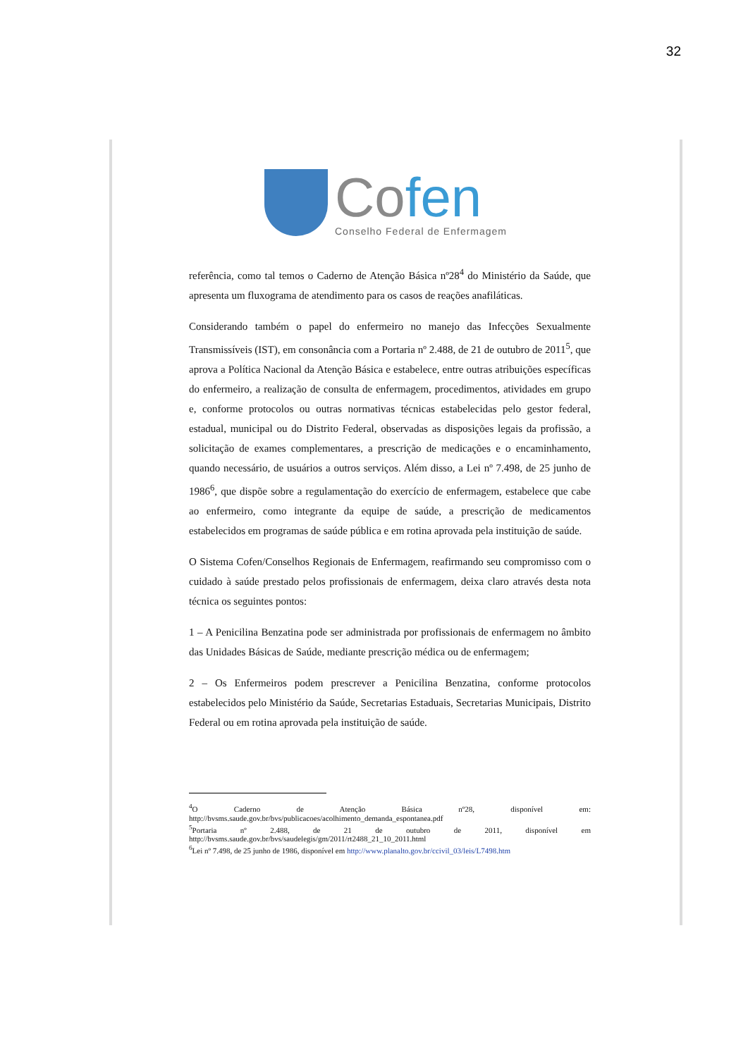32
Cofen
Conselho Federal de Enfermagem
referência, como tal temos o Caderno de Atenção Básica nº28<sup>4</sup> do Ministério da Saúde, que apresenta um fluxograma de atendimento para os casos de reações anafiláticas.
Considerando também o papel do enfermeiro no manejo das Infecções Sexualmente Transmissíveis (IST), em consonância com a Portaria nº 2.488, de 21 de outubro de 2011<sup>5</sup>, que aprova a Política Nacional da Atenção Básica e estabelece, entre outras atribuições específicas do enfermeiro, a realização de consulta de enfermagem, procedimentos, atividades em grupo e, conforme protocolos ou outras normativas técnicas estabelecidas pelo gestor federal, estadual, municipal ou do Distrito Federal, observadas as disposições legais da profissão, a solicitação de exames complementares, a prescrição de medicações e o encaminhamento, quando necessário, de usuários a outros serviços. Além disso, a Lei nº 7.498, de 25 junho de 1986<sup>6</sup>, que dispõe sobre a regulamentação do exercício de enfermagem, estabelece que cabe ao enfermeiro, como integrante da equipe de saúde, a prescrição de medicamentos estabelecidos em programas de saúde pública e em rotina aprovada pela instituição de saúde.
O Sistema Cofen/Conselhos Regionais de Enfermagem, reafirmando seu compromisso com o cuidado à saúde prestado pelos profissionais de enfermagem, deixa claro através desta nota técnica os seguintes pontos:
1 – A Penicilina Benzatina pode ser administrada por profissionais de enfermagem no âmbito das Unidades Básicas de Saúde, mediante prescrição médica ou de enfermagem;
2 – Os Enfermeiros podem prescrever a Penicilina Benzatina, conforme protocolos estabelecidos pelo Ministério da Saúde, Secretarias Estaduais, Secretarias Municipais, Distrito Federal ou em rotina aprovada pela instituição de saúde.
<sup>4</sup> O Caderno de Atenção Básica nº28, disponível em: http://bvsms.saude.gov.br/bvs/publicacoes/acolhimento_demanda_espontanea.pdf
<sup>5</sup> Portaria nº 2.488, de 21 de outubro de 2011, disponível em http://bvsms.saude.gov.br/bvs/saudelegis/gm/2011/rt2488_21_10_2011.html
<sup>6</sup> Lei nº 7.498, de 25 junho de 1986, disponível em http://www.planalto.gov.br/ccivil_03/leis/L7498.htm